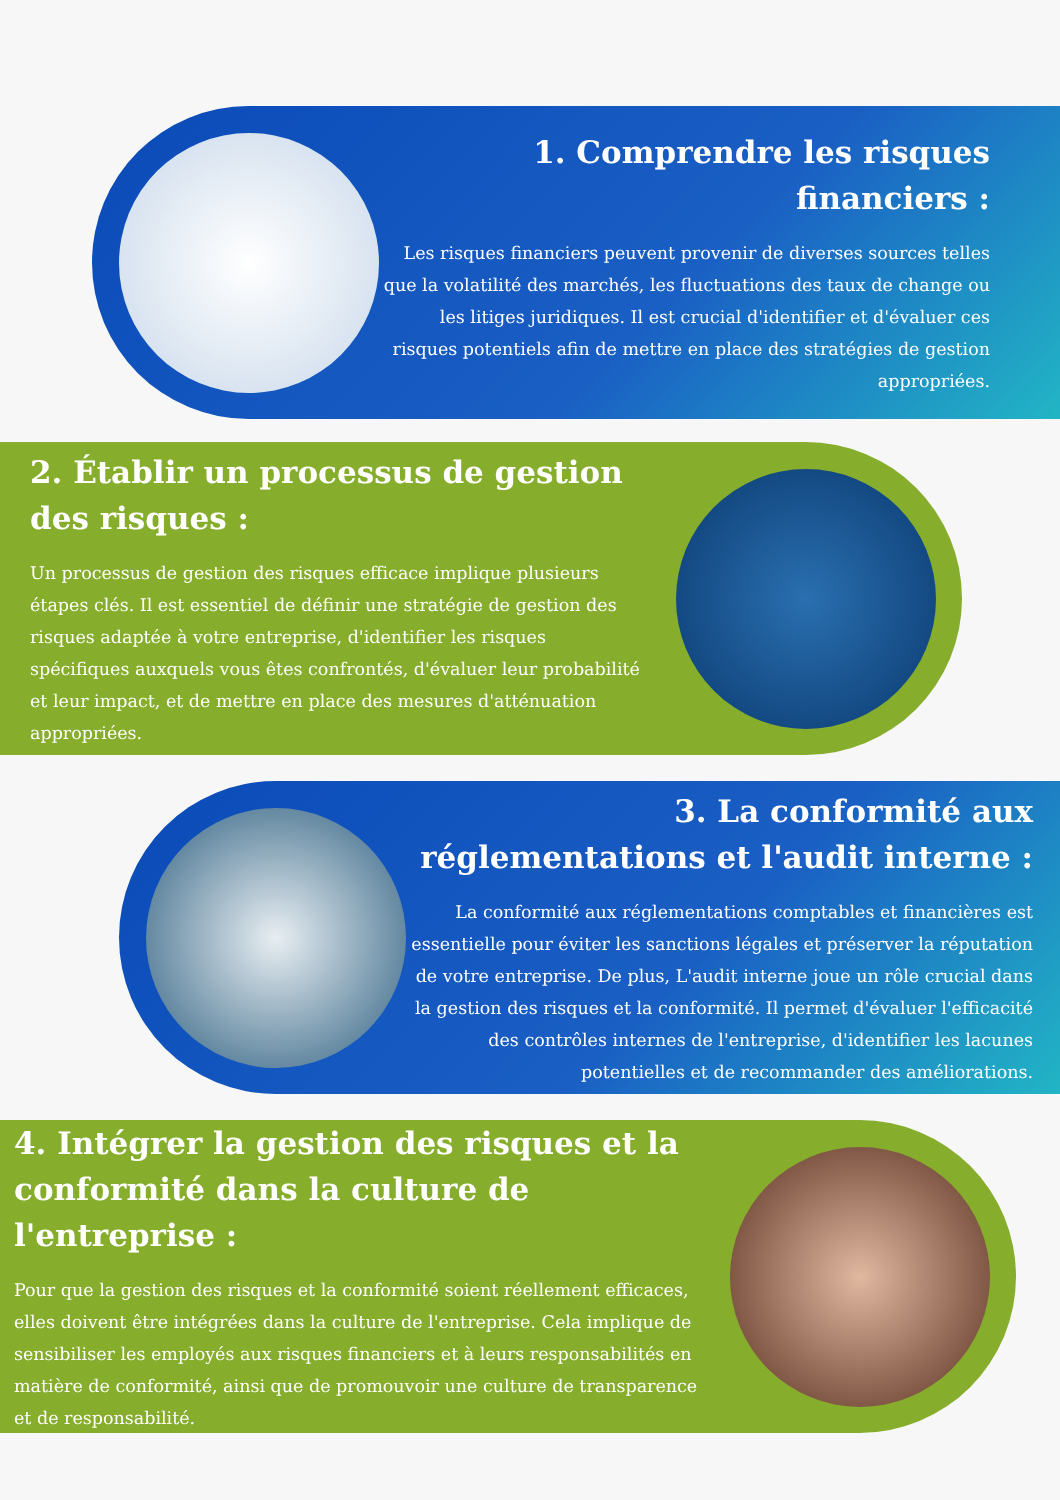1. Comprendre les risques financiers :
Les risques financiers peuvent provenir de diverses sources telles que la volatilité des marchés, les fluctuations des taux de change ou les litiges juridiques. Il est crucial d'identifier et d'évaluer ces risques potentiels afin de mettre en place des stratégies de gestion appropriées.
2. Établir un processus de gestion des risques :
Un processus de gestion des risques efficace implique plusieurs étapes clés. Il est essentiel de définir une stratégie de gestion des risques adaptée à votre entreprise, d'identifier les risques spécifiques auxquels vous êtes confrontés, d'évaluer leur probabilité et leur impact, et de mettre en place des mesures d'atténuation appropriées.
3. La conformité aux réglementations et l'audit interne :
La conformité aux réglementations comptables et financières est essentielle pour éviter les sanctions légales et préserver la réputation de votre entreprise. De plus, L'audit interne joue un rôle crucial dans la gestion des risques et la conformité. Il permet d'évaluer l'efficacité des contrôles internes de l'entreprise, d'identifier les lacunes potentielles et de recommander des améliorations.
4. Intégrer la gestion des risques et la conformité dans la culture de l'entreprise :
Pour que la gestion des risques et la conformité soient réellement efficaces, elles doivent être intégrées dans la culture de l'entreprise. Cela implique de sensibiliser les employés aux risques financiers et à leurs responsabilités en matière de conformité, ainsi que de promouvoir une culture de transparence et de responsabilité.